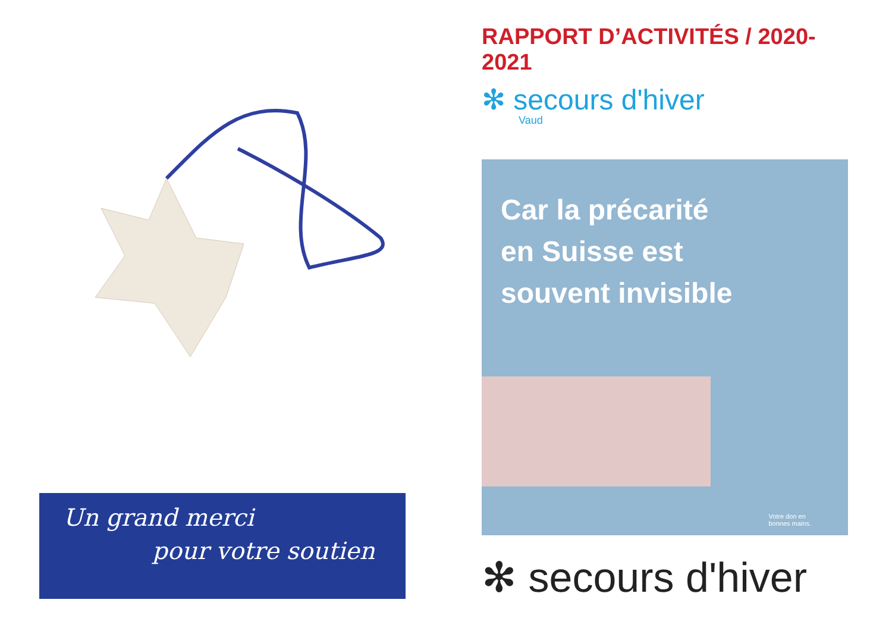Un grand merci
pour votre soutien
RAPPORT D’ACTIVITÉS / 2020-2021
✻ secours d'hiver
Vaud
Car la précarité
en Suisse est
souvent invisible
Votre don en
bonnes mains.
✻ secours d'hiver